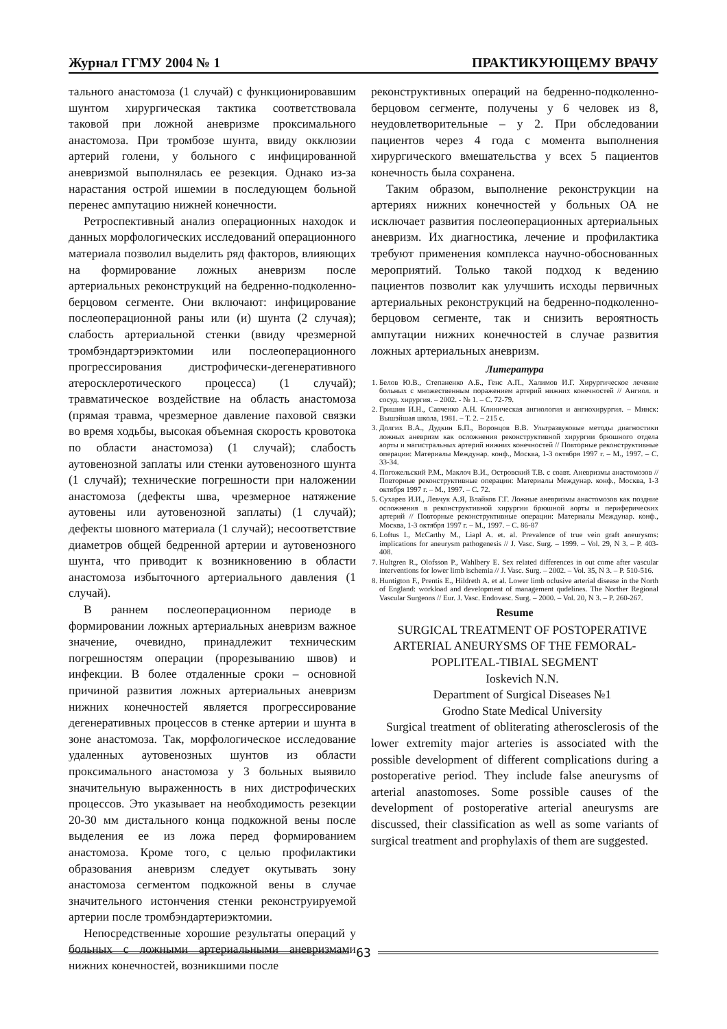Журнал ГГМУ 2004 № 1 ПРАКТИКУЮЩЕМУ ВРАЧУ
тального анастомоза (1 случай) с функционировавшим шунтом хирургическая тактика соответствовала таковой при ложной аневризме проксимального анастомоза. При тромбозе шунта, ввиду окклюзии артерий голени, у больного с инфицированной аневризмой выполнялась ее резекция. Однако из-за нарастания острой ишемии в последующем больной перенес ампутацию нижней конечности.
Ретроспективный анализ операционных находок и данных морфологических исследований операционного материала позволил выделить ряд факторов, влияющих на формирование ложных аневризм после артериальных реконструкций на бедренно-подколенно-берцовом сегменте. Они включают: инфицирование послеоперационной раны или (и) шунта (2 случая); слабость артериальной стенки (ввиду чрезмерной тромбэндартэриэктомии или послеоперационного прогрессирования дистрофически-дегенеративного атеросклеротического процесса) (1 случай); травматическое воздействие на область анастомоза (прямая травма, чрезмерное давление паховой связки во время ходьбы, высокая объемная скорость кровотока по области анастомоза) (1 случай); слабость аутовенозной заплаты или стенки аутовенозного шунта (1 случай); технические погрешности при наложении анастомоза (дефекты шва, чрезмерное натяжение аутовены или аутовенозной заплаты) (1 случай); дефекты шовного материала (1 случай); несоответствие диаметров общей бедренной артерии и аутовенозного шунта, что приводит к возникновению в области анастомоза избыточного артериального давления (1 случай).
В раннем послеоперационном периоде в формировании ложных артериальных аневризм важное значение, очевидно, принадлежит техническим погрешностям операции (прорезыванию швов) и инфекции. В более отдаленные сроки – основной причиной развития ложных артериальных аневризм нижних конечностей является прогрессирование дегенеративных процессов в стенке артерии и шунта в зоне анастомоза. Так, морфологическое исследование удаленных аутовенозных шунтов из области проксимального анастомоза у 3 больных выявило значительную выраженность в них дистрофических процессов. Это указывает на необходимость резекции 20-30 мм дистального конца подкожной вены после выделения ее из ложа перед формированием анастомоза. Кроме того, с целью профилактики образования аневризм следует окутывать зону анастомоза сегментом подкожной вены в случае значительного истончения стенки реконструируемой артерии после тромбэндартериэктомии.
Непосредственные хорошие результаты операций у больных с ложными артериальными аневризмами нижних конечностей, возникшими после
реконструктивных операций на бедренно-подколенно-берцовом сегменте, получены у 6 человек из 8, неудовлетворительные – у 2. При обследовании пациентов через 4 года с момента выполнения хирургического вмешательства у всех 5 пациентов конечность была сохранена.
Таким образом, выполнение реконструкции на артериях нижних конечностей у больных ОА не исключает развития послеоперационных артериальных аневризм. Их диагностика, лечение и профилактика требуют применения комплекса научно-обоснованных мероприятий. Только такой подход к ведению пациентов позволит как улучшить исходы первичных артериальных реконструкций на бедренно-подколенно-берцовом сегменте, так и снизить вероятность ампутации нижних конечностей в случае развития ложных артериальных аневризм.
Литература
1. Белов Ю.В., Степаненко А.Б., Генс А.П., Халимов И.Г. Хирургическое лечение больных с множественным поражением артерий нижних конечностей // Ангиол. и сосуд. хирургия. – 2002. - № 1. – С. 72-79.
2. Гришин И.Н., Савченко А.Н. Клиническая ангиология и ангиохирургия. – Минск: Вышэйшая школа, 1981. – Т. 2. – 215 с.
3. Долгих В.А., Дудкин Б.П., Воронцов В.В. Ультразвуковые методы диагностики ложных аневризм как осложнения реконструктивной хирургии брюшного отдела аорты и магистральных артерий нижних конечностей // Повторные реконструктивные операции: Материалы Междунар. конф., Москва, 1-3 октября 1997 г. – М., 1997. – С. 33-34.
4. Погожельский Р.М., Маклоч В.И., Островский Т.В. с соавт. Аневризмы анастомозов // Повторные реконструктивные операции: Материалы Междунар. конф., Москва, 1-3 октября 1997 г. – М., 1997. – С. 72.
5. Сухарев И.И., Левчук А.Я, Влайков Г.Г. Ложные аневризмы анастомозов как поздние осложнения в реконструктивной хирургии брюшной аорты и периферических артерий // Повторные реконструктивные операции: Материалы Междунар. конф., Москва, 1-3 октября 1997 г. – М., 1997. – С. 86-87
6. Loftus I., McCarthy M., Liapl A. et. al. Prevalence of true vein graft aneurysms: implications for aneurysm pathogenesis // J. Vasc. Surg. – 1999. – Vol. 29, N 3. – P. 403-408.
7. Hultgren R., Olofsson P., Wahlbery E. Sex related differences in out come after vascular interventions for lower limb ischemia // J. Vasc. Surg. – 2002. – Vol. 35, N 3. – P. 510-516.
8. Huntigton F., Prentis E., Hildreth A. et al. Lower limb oclusive arterial disease in the North of England: workload and development of management qudelines. The Norther Regional Vascular Surgeons // Eur. J. Vasc. Endovasc. Surg. – 2000. – Vol. 20, N 3. – P. 260-267.
Resume
SURGICAL TREATMENT OF POSTOPERATIVE ARTERIAL ANEURYSMS OF THE FEMORAL-POPLITEAL-TIBIAL SEGMENT
Ioskevich N.N.
Department of Surgical Diseases №1
Grodno State Medical University
Surgical treatment of obliterating atherosclerosis of the lower extremity major arteries is associated with the possible development of different complications during a postoperative period. They include false aneurysms of arterial anastomoses. Some possible causes of the development of postoperative arterial aneurysms are discussed, their classification as well as some variants of surgical treatment and prophylaxis of them are suggested.
63